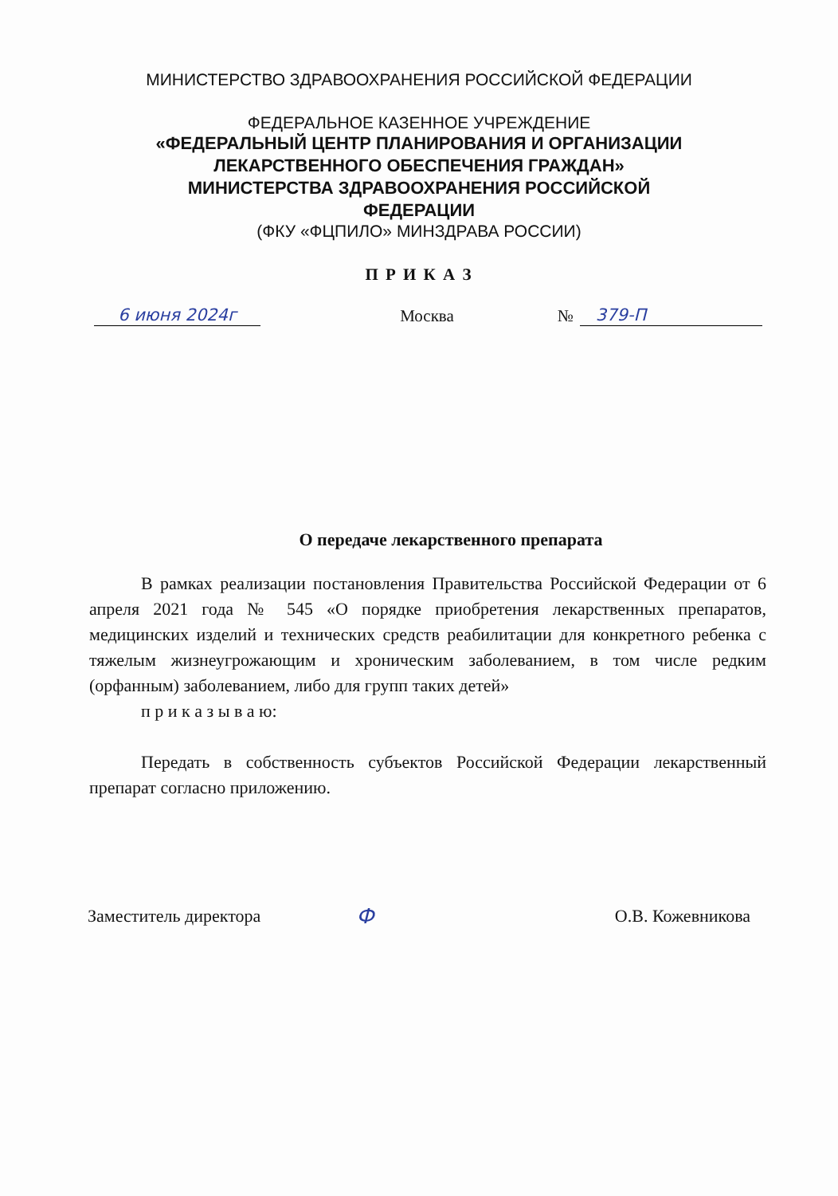МИНИСТЕРСТВО ЗДРАВООХРАНЕНИЯ РОССИЙСКОЙ ФЕДЕРАЦИИ
ФЕДЕРАЛЬНОЕ КАЗЕННОЕ УЧРЕЖДЕНИЕ
«ФЕДЕРАЛЬНЫЙ ЦЕНТР ПЛАНИРОВАНИЯ И ОРГАНИЗАЦИИ
ЛЕКАРСТВЕННОГО ОБЕСПЕЧЕНИЯ ГРАЖДАН»
МИНИСТЕРСТВА ЗДРАВООХРАНЕНИЯ РОССИЙСКОЙ
ФЕДЕРАЦИИ
(ФКУ «ФЦПИЛО» МИНЗДРАВА РОССИИ)
П Р И К А З
6 июня 2024г
Москва
№
379-П
О передаче лекарственного препарата
В рамках реализации постановления Правительства Российской Федерации от 6 апреля 2021 года № 545 «О порядке приобретения лекарственных препаратов, медицинских изделий и технических средств реабилитации для конкретного ребенка с тяжелым жизнеугрожающим и хроническим заболеванием, в том числе редким (орфанным) заболеванием, либо для групп таких детей»
п р и к а з ы в а ю:
Передать в собственность субъектов Российской Федерации лекарственный препарат согласно приложению.
Заместитель директора
Ф
О.В. Кожевникова